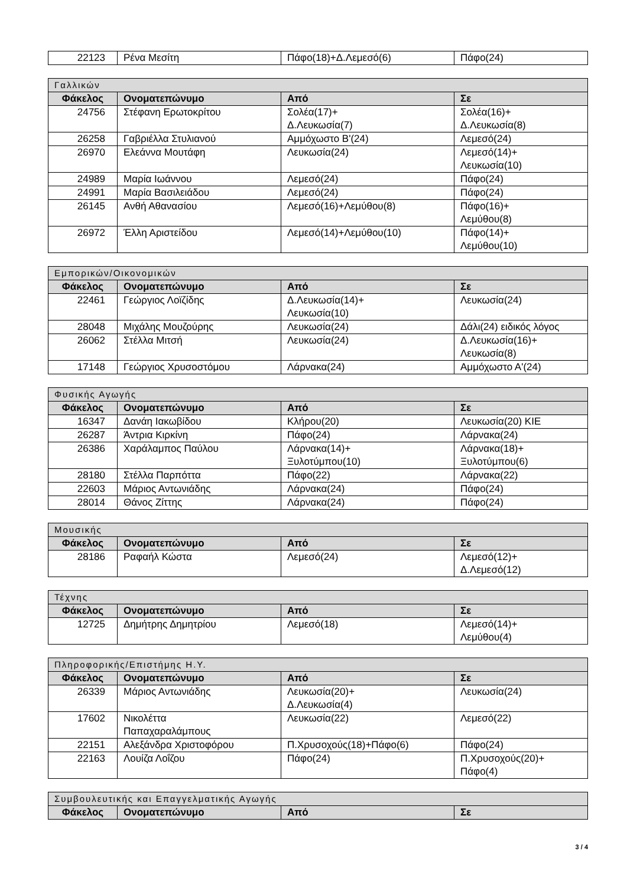| 22123 | Ρένα Μεσίτη | Πάφο(18)+Δ.Λεμεσό(6) | Πάφο(24) |
| Γαλλικών | | | |
| --- | --- | --- | --- |
| Φάκελος | Ονοματεπώνυμο | Από | Σε |
| 24756 | Στέφανη Ερωτοκρίτου | Σολέα(17)+ Δ.Λευκωσία(7) | Σολέα(16)+ Δ.Λευκωσία(8) |
| 26258 | Γαβριέλλα Στυλιανού | Αμμόχωστο Β'(24) | Λεμεσό(24) |
| 26970 | Ελεάννα Μουτάφη | Λευκωσία(24) | Λεμεσό(14)+ Λευκωσία(10) |
| 24989 | Μαρία Ιωάννου | Λεμεσό(24) | Πάφο(24) |
| 24991 | Μαρία Βασιλειάδου | Λεμεσό(24) | Πάφο(24) |
| 26145 | Ανθή Αθανασίου | Λεμεσό(16)+Λεμύθου(8) | Πάφο(16)+ Λεμύθου(8) |
| 26972 | Έλλη Αριστείδου | Λεμεσό(14)+Λεμύθου(10) | Πάφο(14)+ Λεμύθου(10) |
| Εμπορικών/Οικονομικών | | | |
| --- | --- | --- | --- |
| Φάκελος | Ονοματεπώνυμο | Από | Σε |
| 22461 | Γεώργιος Λοϊζίδης | Δ.Λευκωσία(14)+ Λευκωσία(10) | Λευκωσία(24) |
| 28048 | Μιχάλης Μουζούρης | Λευκωσία(24) | Δάλι(24) ειδικός λόγος |
| 26062 | Στέλλα Μιτσή | Λευκωσία(24) | Δ.Λευκωσία(16)+ Λευκωσία(8) |
| 17148 | Γεώργιος Χρυσοστόμου | Λάρνακα(24) | Αμμόχωστο Α'(24) |
| Φυσικής Αγωγής | | | |
| --- | --- | --- | --- |
| Φάκελος | Ονοματεπώνυμο | Από | Σε |
| 16347 | Δανάη Ιακωβίδου | Κλήρου(20) | Λευκωσία(20) ΚΙΕ |
| 26287 | Άντρια Κιρκίνη | Πάφο(24) | Λάρνακα(24) |
| 26386 | Χαράλαμπος Παύλου | Λάρνακα(14)+ Ξυλοτύμπου(10) | Λάρνακα(18)+ Ξυλοτύμπου(6) |
| 28180 | Στέλλα Παρπόττα | Πάφο(22) | Λάρνακα(22) |
| 22603 | Μάριος Αντωνιάδης | Λάρνακα(24) | Πάφο(24) |
| 28014 | Θάνος Ζίττης | Λάρνακα(24) | Πάφο(24) |
| Μουσικής | | | |
| --- | --- | --- | --- |
| Φάκελος | Ονοματεπώνυμο | Από | Σε |
| 28186 | Ραφαήλ Κώστα | Λεμεσό(24) | Λεμεσό(12)+ Δ.Λεμεσό(12) |
| Τέχνης | | | |
| --- | --- | --- | --- |
| Φάκελος | Ονοματεπώνυμο | Από | Σε |
| 12725 | Δημήτρης Δημητρίου | Λεμεσό(18) | Λεμεσό(14)+ Λεμύθου(4) |
| Πληροφορικής/Επιστήμης Η.Υ. | | | |
| --- | --- | --- | --- |
| Φάκελος | Ονοματεπώνυμο | Από | Σε |
| 26339 | Μάριος Αντωνιάδης | Λευκωσία(20)+ Δ.Λευκωσία(4) | Λευκωσία(24) |
| 17602 | Νικολέττα Παπαχαραλάμπους | Λευκωσία(22) | Λεμεσό(22) |
| 22151 | Αλεξάνδρα Χριστοφόρου | Π.Χρυσοχούς(18)+Πάφο(6) | Πάφο(24) |
| 22163 | Λουίζα Λοΐζου | Πάφο(24) | Π.Χρυσοχούς(20)+ Πάφο(4) |
| Συμβουλευτικής και Επαγγελματικής Αγωγής | | | |
| --- | --- | --- | --- |
| Φάκελος | Ονοματεπώνυμο | Από | Σε |
3 / 4